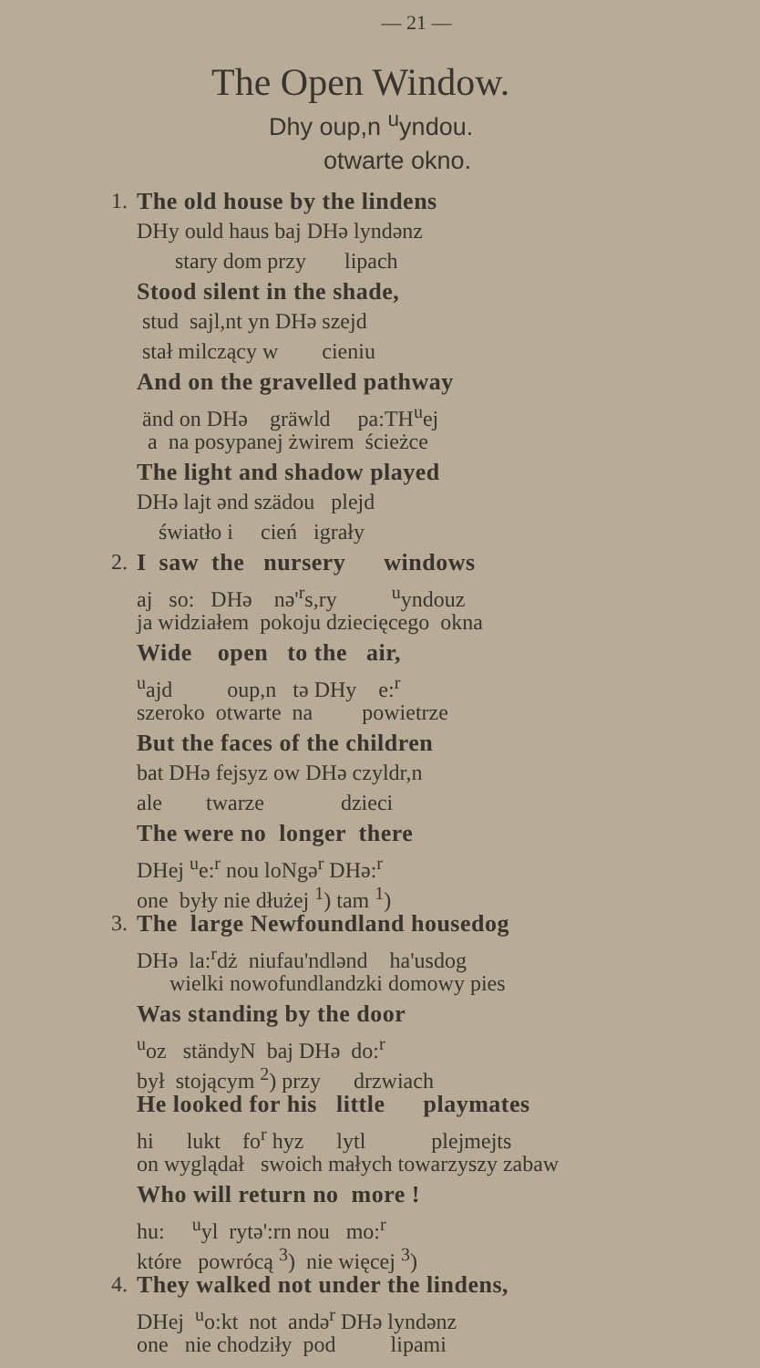— 21 —
The Open Window.
Dhy oup,n <sup>u</sup>yndou.
otwarte okno.
1. The old house by the lindens
DHy ould haus baj DHə lyndənz
stary dom przy lipach
Stood silent in the shade,
stud sajl,nt yn DHə szejd
stał milczący w cieniu
And on the gravelled pathway
änd on DHə gräwld pa:TH<sup>u</sup>ej
a na posypanej żwirem ścieżce
The light and shadow played
DHə lajt ənd szädou plejd
światło i cień igrały
2. I saw the nursery windows
aj so: DHə nə'<sup>r</sup>s,ry <sup>u</sup>yndouz
ja widziałem pokoju dziecięcego okna
Wide open to the air,
<sup>u</sup> ajd oup,n tə DHy e:<sup>r</sup>
szeroko otwarte na powietrze
But the faces of the children
bat DHə fejsyz ow DHə czyldr,n
ale twarze dzieci
The were no longer there
DHej <sup>u</sup>e:<sup>r</sup> nou loNgə<sup>r</sup> DHə:<sup>r</sup>
one były nie dłużej <sup>1</sup>) tam <sup>1</sup>)
3. The large Newfoundland housedog
DHə la:<sup>r</sup>dż niufau'ndlənd ha'usdog
wielki nowofundlandzki domowy pies
Was standing by the door
<sup>u</sup> oz ständyN baj DHə do:<sup>r</sup>
był stojącym <sup>2</sup>) przy drzwiach
He looked for his little playmates
hi lukt fo<sup>r</sup> hyz lytl plejmejts
on wyglądał swoich małych towarzyszy zabaw
Who will return no more !
hu: <sup>u</sup>yl rytə':rn nou mo:<sup>r</sup>
które powrócą <sup>3</sup>) nie więcej <sup>3</sup>)
4. They walked not under the lindens,
DHej <sup>u</sup>o:kt not andə<sup>r</sup> DHə lyndənz
one nie chodziły pod lipami